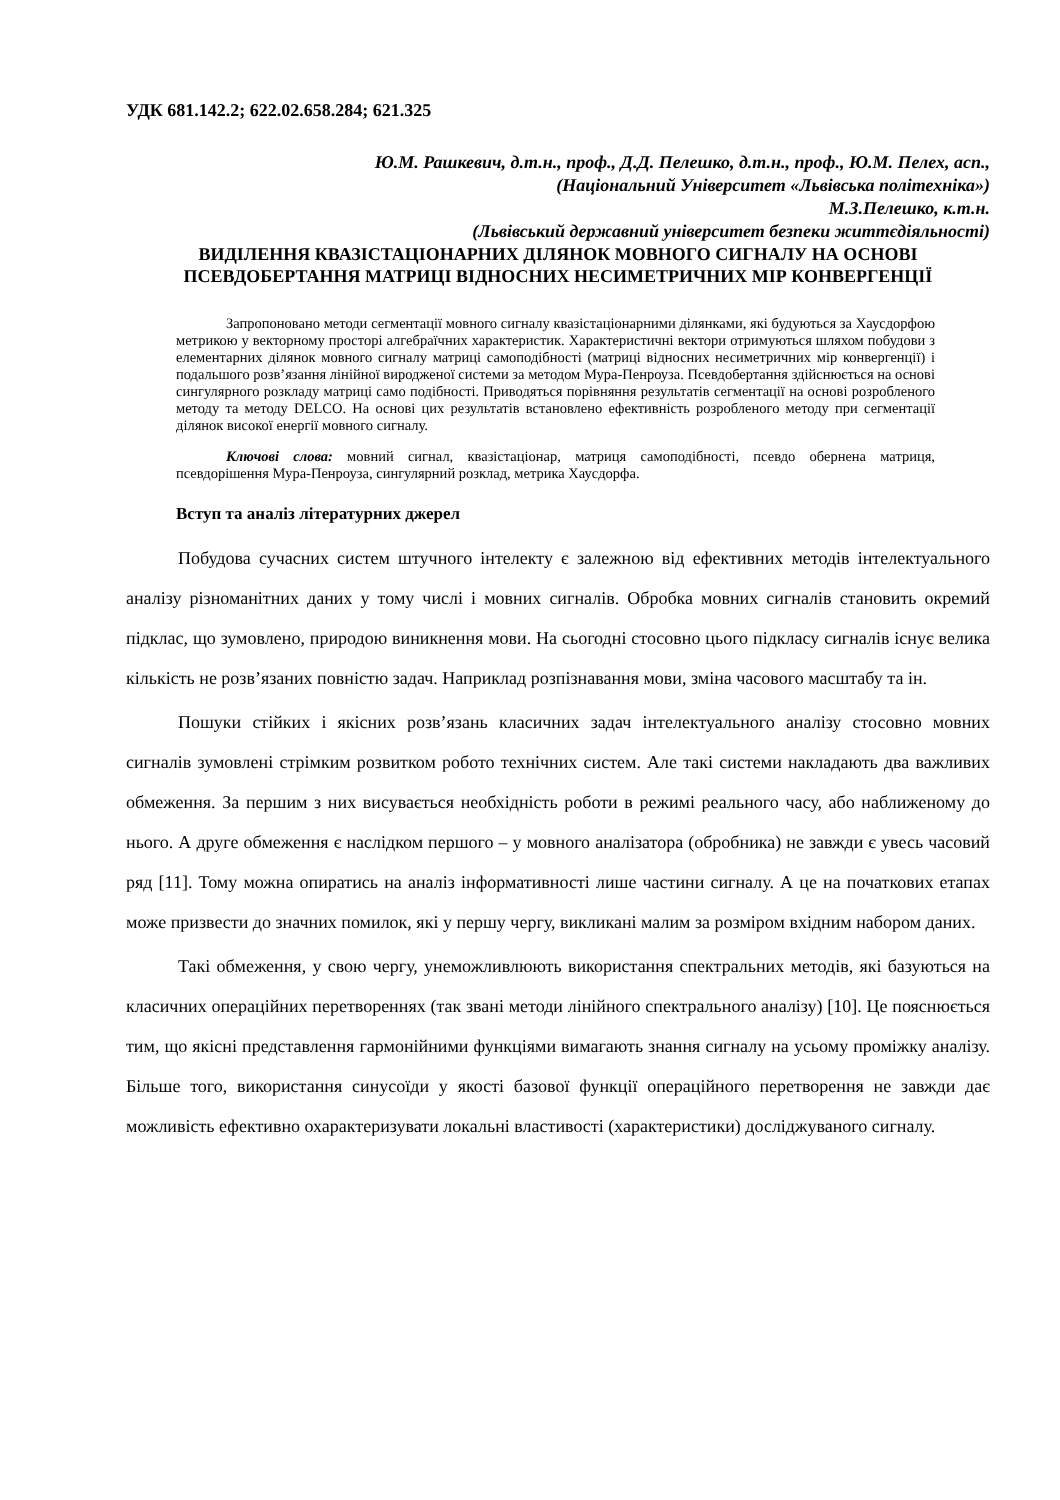УДК 681.142.2; 622.02.658.284; 621.325
Ю.М. Рашкевич, д.т.н., проф., Д.Д. Пелешко, д.т.н., проф., Ю.М. Пелех, асп.,
(Національний Університет «Львівська політехніка»)
М.З.Пелешко, к.т.н.
(Львівський державний університет безпеки життєдіяльності)
ВИДІЛЕННЯ КВАЗІСТАЦІОНАРНИХ ДІЛЯНОК МОВНОГО СИГНАЛУ НА ОСНОВІ ПСЕВДОБЕРТАННЯ МАТРИЦІ ВІДНОСНИХ НЕСИМЕТРИЧНИХ МІР КОНВЕРГЕНЦІЇ
Запропоновано методи сегментації мовного сигналу квазістаціонарними ділянками, які будуються за Хаусдорфою метрикою у векторному просторі алгебраїчних характеристик. Характеристичні вектори отримуються шляхом побудови з елементарних ділянок мовного сигналу матриці самоподібності (матриці відносних несиметричних мір конвергенції) і подальшого розв’язання лінійної виродженої системи за методом Мура-Пенроуза. Псевдобертання здійснюється на основі сингулярного розкладу матриці само подібності. Приводяться порівняння результатів сегментації на основі розробленого методу та методу DELCO. На основі цих результатів встановлено ефективність розробленого методу при сегментації ділянок високої енергії мовного сигналу.
Ключові слова: мовний сигнал, квазістаціонар, матриця самоподібності, псевдо обернена матриця, псевдорішення Мура-Пенроуза, сингулярний розклад, метрика Хаусдорфа.
Вступ та аналіз літературних джерел
Побудова сучасних систем штучного інтелекту є залежною від ефективних методів інтелектуального аналізу різноманітних даних у тому числі і мовних сигналів. Обробка мовних сигналів становить окремий підклас, що зумовлено, природою виникнення мови. На сьогодні стосовно цього підкласу сигналів існує велика кількість не розв’язаних повністю задач. Наприклад розпізнавання мови, зміна часового масштабу та ін.
Пошуки стійких і якісних розв’язань класичних задач інтелектуального аналізу стосовно мовних сигналів зумовлені стрімким розвитком робото технічних систем. Але такі системи накладають два важливих обмеження. За першим з них висувається необхідність роботи в режимі реального часу, або наближеному до нього. А друге обмеження є наслідком першого – у мовного аналізатора (обробника) не завжди є увесь часовий ряд [11]. Тому можна опиратись на аналіз інформативності лише частини сигналу. А це на початкових етапах може призвести до значних помилок, які у першу чергу, викликані малим за розміром вхідним набором даних.
Такі обмеження, у свою чергу, унеможливлюють використання спектральних методів, які базуються на класичних операційних перетвореннях (так звані методи лінійного спектрального аналізу) [10]. Це пояснюється тим, що якісні представлення гармонійними функціями вимагають знання сигналу на усьому проміжку аналізу. Більше того, використання синусоїди у якості базової функції операційного перетворення не завжди дає можливість ефективно охарактеризувати локальні властивості (характеристики) досліджуваного сигналу.